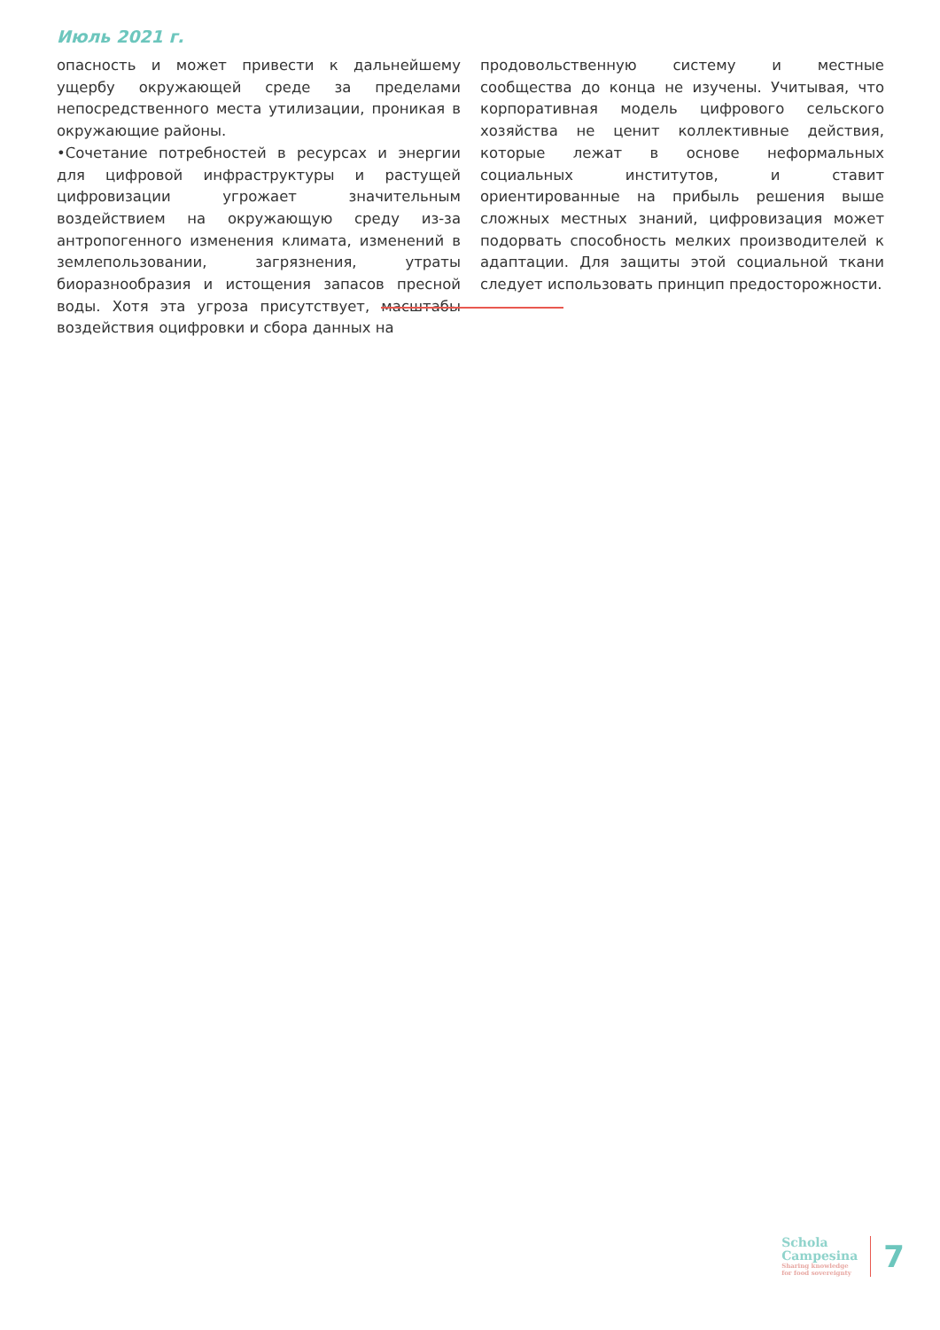Июль 2021 г.
опасность и может привести к дальнейшему ущербу окружающей среде за пределами непосредственного места утилизации, проникая в окружающие районы.
•Сочетание потребностей в ресурсах и энергии для цифровой инфраструктуры и растущей цифровизации угрожает значительным воздействием на окружающую среду из-за антропогенного изменения климата, изменений в землепользовании, загрязнения, утраты биоразнообразия и истощения запасов пресной воды. Хотя эта угроза присутствует, масштабы воздействия оцифровки и сбора данных на
продовольственную систему и местные сообщества до конца не изучены. Учитывая, что корпоративная модель цифрового сельского хозяйства не ценит коллективные действия, которые лежат в основе неформальных социальных институтов, и ставит ориентированные на прибыль решения выше сложных местных знаний, цифровизация может подорвать способность мелких производителей к адаптации. Для защиты этой социальной ткани следует использовать принцип предосторожности.
Schola
Campesina
Sharing knowledge
for food sovereignty
7